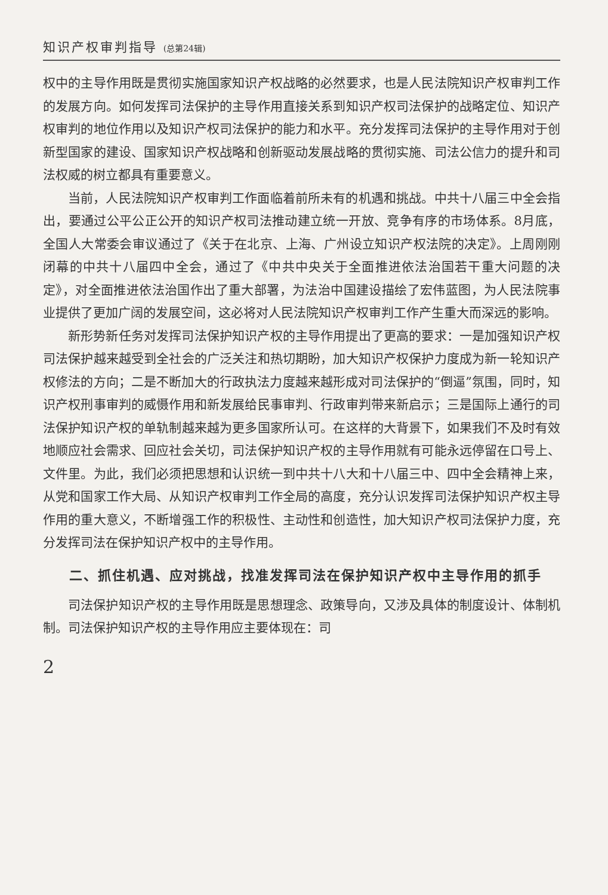知识产权审判指导 (总第24辑)
权中的主导作用既是贯彻实施国家知识产权战略的必然要求，也是人民法院知识产权审判工作的发展方向。如何发挥司法保护的主导作用直接关系到知识产权司法保护的战略定位、知识产权审判的地位作用以及知识产权司法保护的能力和水平。充分发挥司法保护的主导作用对于创新型国家的建设、国家知识产权战略和创新驱动发展战略的贯彻实施、司法公信力的提升和司法权威的树立都具有重要意义。
当前，人民法院知识产权审判工作面临着前所未有的机遇和挑战。中共十八届三中全会指出，要通过公平公正公开的知识产权司法推动建立统一开放、竞争有序的市场体系。8月底，全国人大常委会审议通过了《关于在北京、上海、广州设立知识产权法院的决定》。上周刚刚闭幕的中共十八届四中全会，通过了《中共中央关于全面推进依法治国若干重大问题的决定》，对全面推进依法治国作出了重大部署，为法治中国建设描绘了宏伟蓝图，为人民法院事业提供了更加广阔的发展空间，这必将对人民法院知识产权审判工作产生重大而深远的影响。
新形势新任务对发挥司法保护知识产权的主导作用提出了更高的要求：一是加强知识产权司法保护越来越受到全社会的广泛关注和热切期盼，加大知识产权保护力度成为新一轮知识产权修法的方向；二是不断加大的行政执法力度越来越形成对司法保护的“倒逼”氛围，同时，知识产权刑事审判的威慑作用和新发展给民事审判、行政审判带来新启示；三是国际上通行的司法保护知识产权的单轨制越来越为更多国家所认可。在这样的大背景下，如果我们不及时有效地顺应社会需求、回应社会关切，司法保护知识产权的主导作用就有可能永远停留在口号上、文件里。为此，我们必须把思想和认识统一到中共十八大和十八届三中、四中全会精神上来，从党和国家工作大局、从知识产权审判工作全局的高度，充分认识发挥司法保护知识产权主导作用的重大意义，不断增强工作的积极性、主动性和创造性，加大知识产权司法保护力度，充分发挥司法在保护知识产权中的主导作用。
二、抓住机遇、应对挑战，找准发挥司法在保护知识产权中主导作用的抓手
司法保护知识产权的主导作用既是思想理念、政策导向，又涉及具体的制度设计、体制机制。司法保护知识产权的主导作用应主要体现在：司
2